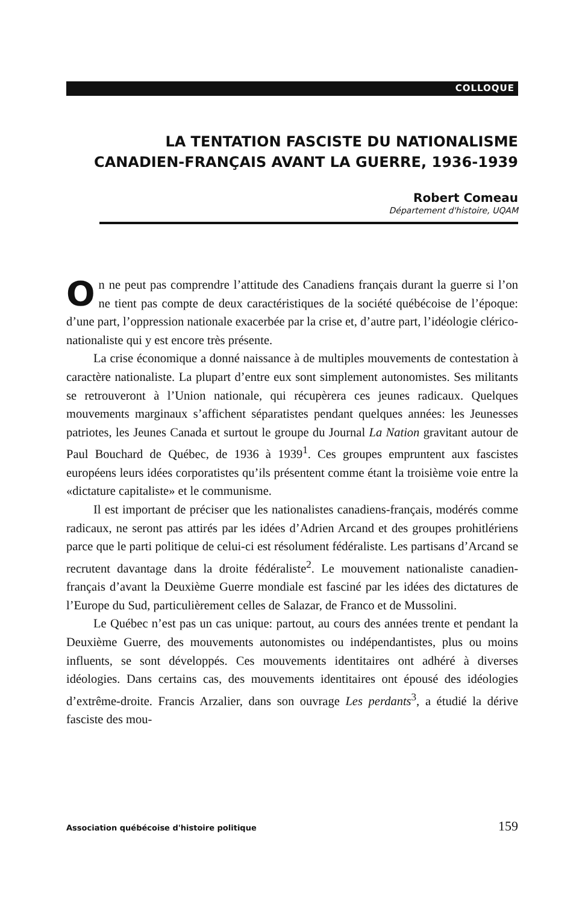COLLOQUE
LA TENTATION FASCISTE DU NATIONALISME CANADIEN-FRANÇAIS AVANT LA GUERRE, 1936-1939
Robert Comeau
Département d'histoire, UQAM
On ne peut pas comprendre l’attitude des Canadiens français durant la guerre si l’on ne tient pas compte de deux caractéristiques de la société québécoise de l’époque: d’une part, l’oppression nationale exacerbée par la crise et, d’autre part, l’idéologie clérico-nationaliste qui y est encore très présente.
La crise économique a donné naissance à de multiples mouvements de contestation à caractère nationaliste. La plupart d’entre eux sont simplement autonomistes. Ses militants se retrouveront à l’Union nationale, qui récupèrera ces jeunes radicaux. Quelques mouvements marginaux s’affichent séparatistes pendant quelques années: les Jeunesses patriotes, les Jeunes Canada et surtout le groupe du Journal La Nation gravitant autour de Paul Bouchard de Québec, de 1936 à 1939<sup>1</sup>. Ces groupes empruntent aux fascistes européens leurs idées corporatistes qu’ils présentent comme étant la troisième voie entre la «dictature capitaliste» et le communisme.
Il est important de préciser que les nationalistes canadiens-français, modérés comme radicaux, ne seront pas attirés par les idées d’Adrien Arcand et des groupes prohitlériens parce que le parti politique de celui-ci est résolument fédéraliste. Les partisans d’Arcand se recrutent davantage dans la droite fédéraliste<sup>2</sup>. Le mouvement nationaliste canadien-français d’avant la Deuxième Guerre mondiale est fasciné par les idées des dictatures de l’Europe du Sud, particulièrement celles de Salazar, de Franco et de Mussolini.
Le Québec n’est pas un cas unique: partout, au cours des années trente et pendant la Deuxième Guerre, des mouvements autonomistes ou indépendantistes, plus ou moins influents, se sont développés. Ces mouvements identitaires ont adhéré à diverses idéologies. Dans certains cas, des mouvements identitaires ont épousé des idéologies d’extrême-droite. Francis Arzalier, dans son ouvrage Les perdants<sup>3</sup>, a étudié la dérive fasciste des mou-
Association québécoise d'histoire politique 159